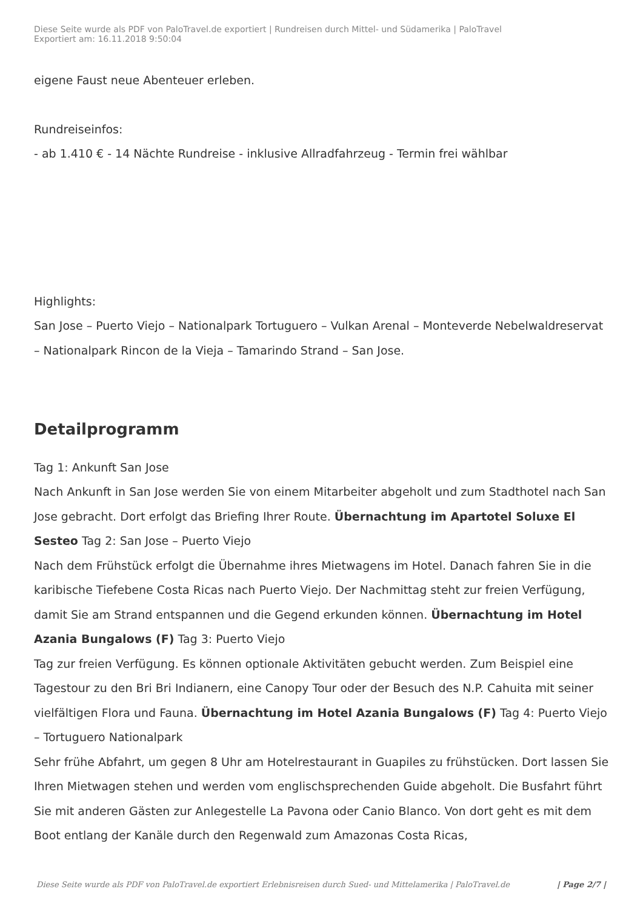Diese Seite wurde als PDF von PaloTravel.de exportiert | Rundreisen durch Mittel- und Südamerika | PaloTravel
Exportiert am: 16.11.2018 9:50:04
eigene Faust neue Abenteuer erleben.
Rundreiseinfos:
- ab 1.410 € - 14 Nächte Rundreise - inklusive Allradfahrzeug - Termin frei wählbar
Highlights:
San Jose – Puerto Viejo – Nationalpark Tortuguero – Vulkan Arenal – Monteverde Nebelwaldreservat – Nationalpark Rincon de la Vieja – Tamarindo Strand – San Jose.
Detailprogramm
Tag 1: Ankunft San Jose
Nach Ankunft in San Jose werden Sie von einem Mitarbeiter abgeholt und zum Stadthotel nach San Jose gebracht. Dort erfolgt das Briefing Ihrer Route. Übernachtung im Apartotel Soluxe El Sesteo Tag 2: San Jose – Puerto Viejo
Nach dem Frühstück erfolgt die Übernahme ihres Mietwagens im Hotel. Danach fahren Sie in die karibische Tiefebene Costa Ricas nach Puerto Viejo. Der Nachmittag steht zur freien Verfügung, damit Sie am Strand entspannen und die Gegend erkunden können. Übernachtung im Hotel Azania Bungalows (F) Tag 3: Puerto Viejo
Tag zur freien Verfügung. Es können optionale Aktivitäten gebucht werden. Zum Beispiel eine Tagestour zu den Bri Bri Indianern, eine Canopy Tour oder der Besuch des N.P. Cahuita mit seiner vielfältigen Flora und Fauna. Übernachtung im Hotel Azania Bungalows (F) Tag 4: Puerto Viejo – Tortuguero Nationalpark
Sehr frühe Abfahrt, um gegen 8 Uhr am Hotelrestaurant in Guapiles zu frühstücken. Dort lassen Sie Ihren Mietwagen stehen und werden vom englischsprechenden Guide abgeholt. Die Busfahrt führt Sie mit anderen Gästen zur Anlegestelle La Pavona oder Canio Blanco. Von dort geht es mit dem Boot entlang der Kanäle durch den Regenwald zum Amazonas Costa Ricas,
Diese Seite wurde als PDF von PaloTravel.de exportiert Erlebnisreisen durch Sued- und Mittelamerika | PaloTravel.de | Page 2/7 |